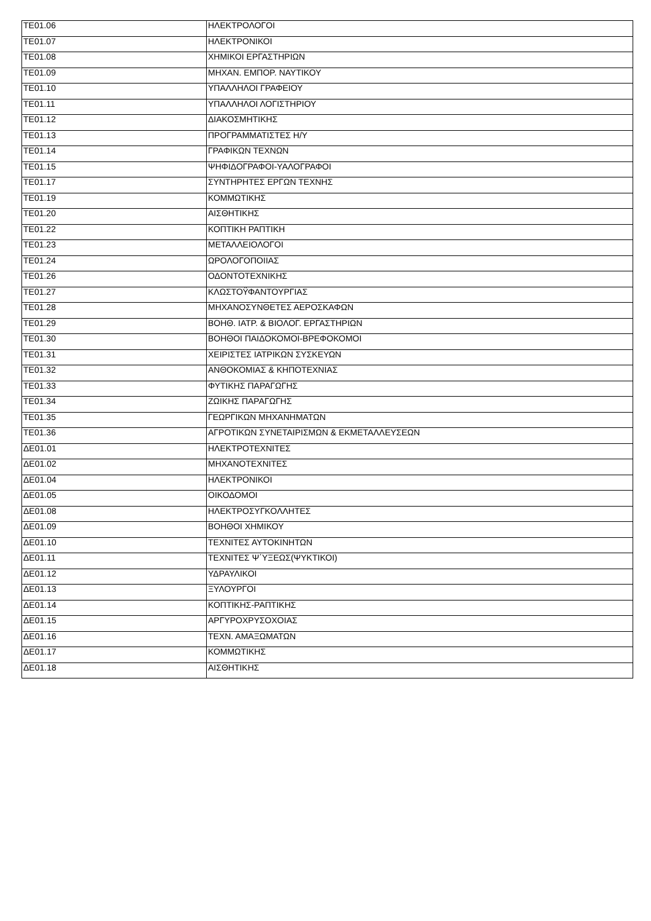| TE01.06 | ΗΛΕΚΤΡΟΛΟΓΟΙ |
| TE01.07 | ΗΛΕΚΤΡΟΝΙΚΟΙ |
| TE01.08 | ΧΗΜΙΚΟΙ ΕΡΓΑΣΤΗΡΙΩΝ |
| TE01.09 | ΜΗΧΑΝ. ΕΜΠΟΡ. ΝΑΥΤΙΚΟΥ |
| TE01.10 | ΥΠΑΛΛΗΛΟΙ ΓΡΑΦΕΙΟΥ |
| TE01.11 | ΥΠΑΛΛΗΛΟΙ ΛΟΓΙΣΤΗΡΙΟΥ |
| TE01.12 | ΔΙΑΚΟΣΜΗΤΙΚΗΣ |
| TE01.13 | ΠΡΟΓΡΑΜΜΑΤΙΣΤΕΣ Η/Υ |
| TE01.14 | ΓΡΑΦΙΚΩΝ ΤΕΧΝΩΝ |
| TE01.15 | ΨΗΦΙΔΟΓΡΑΦΟΙ-ΥΑΛΟΓΡΑΦΟΙ |
| TE01.17 | ΣΥΝΤΗΡΗΤΕΣ ΕΡΓΩΝ ΤΕΧΝΗΣ |
| TE01.19 | ΚΟΜΜΩΤΙΚΗΣ |
| TE01.20 | ΑΙΣΘΗΤΙΚΗΣ |
| TE01.22 | ΚΟΠΤΙΚΗ ΡΑΠΤΙΚΗ |
| TE01.23 | ΜΕΤΑΛΛΕΙΟΛΟΓΟΙ |
| TE01.24 | ΩΡΟΛΟΓΟΠΟΙΙΑΣ |
| TE01.26 | ΟΔΟΝΤΟΤΕΧΝΙΚΗΣ |
| TE01.27 | ΚΛΩΣΤΟΫΦΑΝΤΟΥΡΓΙΑΣ |
| TE01.28 | ΜΗΧΑΝΟΣΥΝΘΕΤΕΣ ΑΕΡΟΣΚΑΦΩΝ |
| TE01.29 | ΒΟΗΘ. ΙΑΤΡ. & ΒΙΟΛΟΓ. ΕΡΓΑΣΤΗΡΙΩΝ |
| TE01.30 | ΒΟΗΘΟΙ ΠΑΙΔΟΚΟΜΟΙ-ΒΡΕΦΟΚΟΜΟΙ |
| TE01.31 | ΧΕΙΡΙΣΤΕΣ ΙΑΤΡΙΚΩΝ ΣΥΣΚΕΥΩΝ |
| TE01.32 | ΑΝΘΟΚΟΜΙΑΣ & ΚΗΠΟΤΕΧΝΙΑΣ |
| TE01.33 | ΦΥΤΙΚΗΣ ΠΑΡΑΓΩΓΗΣ |
| TE01.34 | ΖΩΙΚΗΣ ΠΑΡΑΓΩΓΗΣ |
| TE01.35 | ΓΕΩΡΓΙΚΩΝ ΜΗΧΑΝΗΜΑΤΩΝ |
| TE01.36 | ΑΓΡΟΤΙΚΩΝ ΣΥΝΕΤΑΙΡΙΣΜΩΝ & ΕΚΜΕΤΑΛΛΕΥΣΕΩΝ |
| ΔΕ01.01 | ΗΛΕΚΤΡΟΤΕΧΝΙΤΕΣ |
| ΔΕ01.02 | ΜΗΧΑΝΟΤΕΧΝΙΤΕΣ |
| ΔΕ01.04 | ΗΛΕΚΤΡΟΝΙΚΟΙ |
| ΔΕ01.05 | ΟΙΚΟΔΟΜΟΙ |
| ΔΕ01.08 | ΗΛΕΚΤΡΟΣΥΓΚΟΛΛΗΤΕΣ |
| ΔΕ01.09 | ΒΟΗΘΟΙ ΧΗΜΙΚΟΥ |
| ΔΕ01.10 | ΤΕΧΝΙΤΕΣ ΑΥΤΟΚΙΝΗΤΩΝ |
| ΔΕ01.11 | ΤΕΧΝΙΤΕΣ Ψ΄ΥΞΕΩΣ(ΨΥΚΤΙΚΟΙ) |
| ΔΕ01.12 | ΥΔΡΑΥΛΙΚΟΙ |
| ΔΕ01.13 | ΞΥΛΟΥΡΓΟΙ |
| ΔΕ01.14 | ΚΟΠΤΙΚΗΣ-ΡΑΠΤΙΚΗΣ |
| ΔΕ01.15 | ΑΡΓΥΡΟΧΡΥΣΟΧΟΙΑΣ |
| ΔΕ01.16 | ΤΕΧΝ. ΑΜΑΞΩΜΑΤΩΝ |
| ΔΕ01.17 | ΚΟΜΜΩΤΙΚΗΣ |
| ΔΕ01.18 | ΑΙΣΘΗΤΙΚΗΣ |